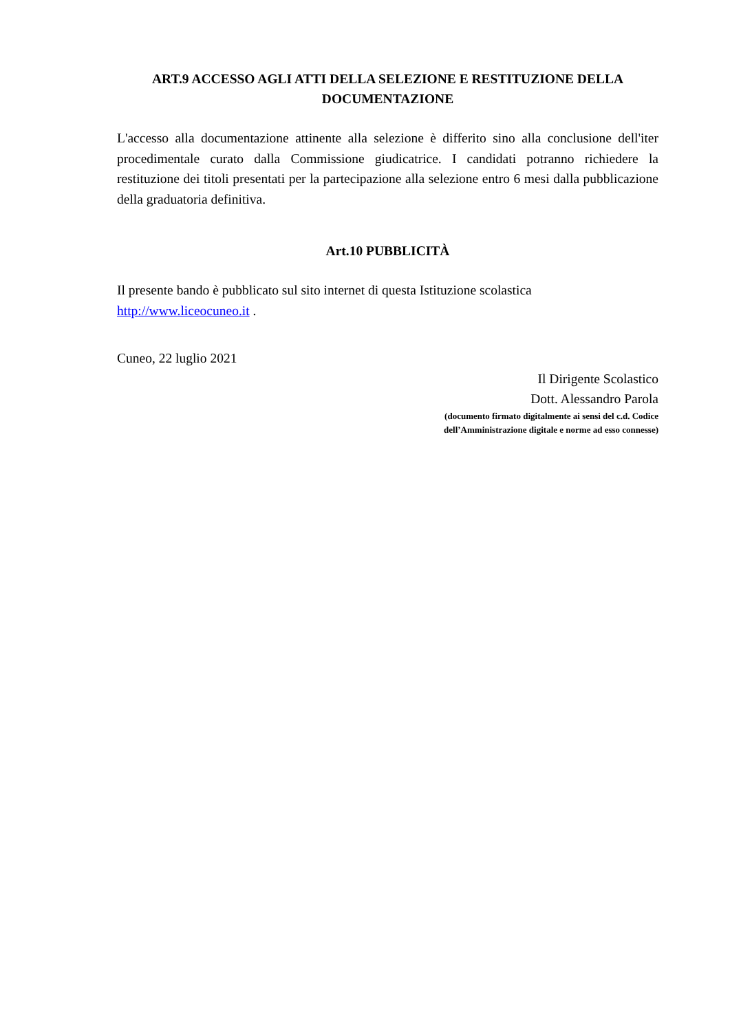ART.9 ACCESSO AGLI ATTI DELLA SELEZIONE E RESTITUZIONE DELLA DOCUMENTAZIONE
L'accesso alla documentazione attinente alla selezione è differito sino alla conclusione dell'iter procedimentale curato dalla Commissione giudicatrice. I candidati potranno richiedere la restituzione dei titoli presentati per la partecipazione alla selezione entro 6 mesi dalla pubblicazione della graduatoria definitiva.
Art.10 PUBBLICITÀ
Il presente bando è pubblicato sul sito internet di questa Istituzione scolastica
http://www.liceocuneo.it .
Cuneo, 22 luglio 2021
Il Dirigente Scolastico
Dott. Alessandro Parola
(documento firmato digitalmente ai sensi del c.d. Codice
dell’Amministrazione digitale e norme ad esso connesse)